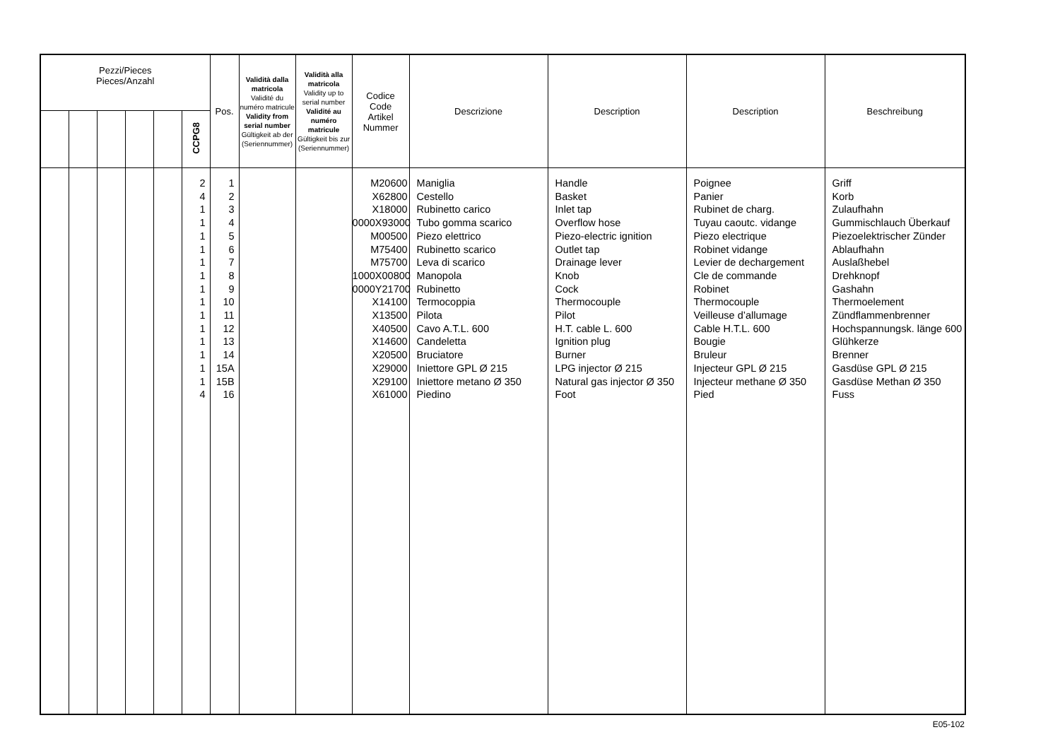| Pezzi/Pieces Pieces/Anzahl | | | | | | Pos. | Validità dalla matricola Validité du numéro matricule Validity from serial number Gültigkeit ab der (Seriennummer) | Validità alla matricola Validity up to serial number Validité au numéro matricule Gültigkeit bis zur (Seriennummer) | Codice Code Artikel Nummer | Descrizione | Description | Description | Beschreibung |
| --- | --- | --- | --- | --- | --- | --- | --- | --- | --- | --- | --- | --- | --- |
| | | | | | CCPG8 | | | | | | | | |
| | | | | | 2 4 1 1 1 1 1 1 1 1 1 1 1 1 1 1 4 | 1 2 3 4 5 6 7 8 9 10 11 12 13 14 15A 15B 16 | | | M20600 X62800 X18000 0000X93000 M00500 M75400 M75700 1000X00800 0000Y21700 X14100 X13500 X40500 X14600 X20500 X29000 X29100 X61000 | Maniglia Cestello Rubinetto carico Tubo gomma scarico Piezo elettrico Rubinetto scarico Leva di scarico Manopola Rubinetto Termocoppia Pilota Cavo A.T.L. 600 Candeletta Bruciatore Iniettore GPL Ø 215 Iniettore metano Ø 350 Piedino | Handle Basket Inlet tap Overflow hose Piezo-electric ignition Outlet tap Drainage lever Knob Cock Thermocouple Pilot H.T. cable L. 600 Ignition plug Burner LPG injector Ø 215 Natural gas injector Ø 350 Foot | Poignee Panier Rubinet de charg. Tuyau caoutc. vidange Piezo electrique Robinet vidange Levier de dechargement Cle de commande Robinet Thermocouple Veilleuse d’allumage Cable H.T.L. 600 Bougie Bruleur Injecteur GPL Ø 215 Injecteur methane Ø 350 Pied | Griff Korb Zulaufhahn Gummischlauch Überkauf Piezoelektrischer Zünder Ablaufhahn Auslaßhebel Drehknopf Gashahn Thermoelement Zündflammenbrenner Hochspannungsk. länge 600 Glühkerze Brenner Gasdüse GPL Ø 215 Gasdüse Methan Ø 350 Fuss |
E05-102